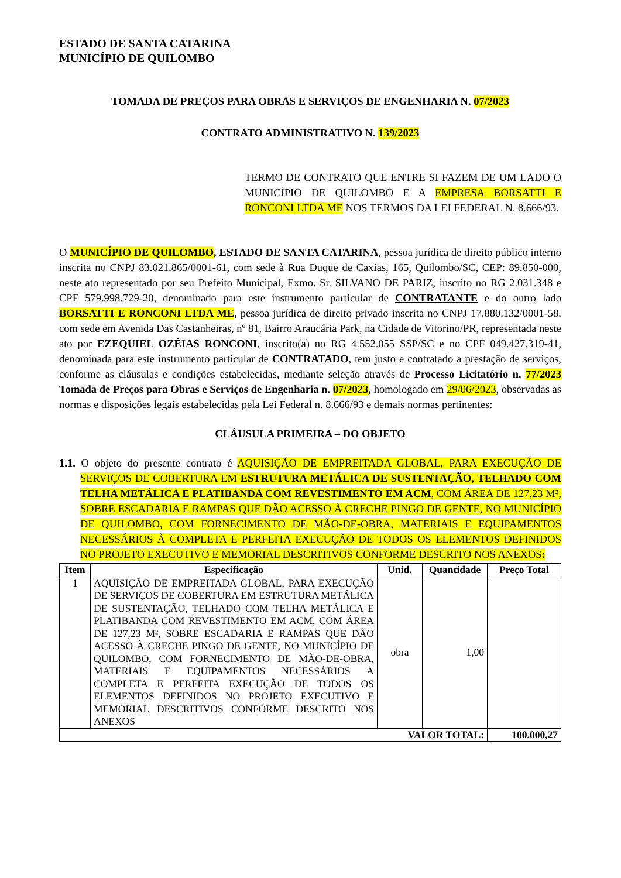ESTADO DE SANTA CATARINA
MUNICÍPIO DE QUILOMBO
TOMADA DE PREÇOS PARA OBRAS E SERVIÇOS DE ENGENHARIA N. 07/2023
CONTRATO ADMINISTRATIVO N. 139/2023
TERMO DE CONTRATO QUE ENTRE SI FAZEM DE UM LADO O MUNICÍPIO DE QUILOMBO E A EMPRESA BORSATTI E RONCONI LTDA ME NOS TERMOS DA LEI FEDERAL N. 8.666/93.
O MUNICÍPIO DE QUILOMBO, ESTADO DE SANTA CATARINA, pessoa jurídica de direito público interno inscrita no CNPJ 83.021.865/0001-61, com sede à Rua Duque de Caxias, 165, Quilombo/SC, CEP: 89.850-000, neste ato representado por seu Prefeito Municipal, Exmo. Sr. SILVANO DE PARIZ, inscrito no RG 2.031.348 e CPF 579.998.729-20, denominado para este instrumento particular de CONTRATANTE e do outro lado BORSATTI E RONCONI LTDA ME, pessoa jurídica de direito privado inscrita no CNPJ 17.880.132/0001-58, com sede em Avenida Das Castanheiras, nº 81, Bairro Araucária Park, na Cidade de Vitorino/PR, representada neste ato por EZEQUIEL OZÉIAS RONCONI, inscrito(a) no RG 4.552.055 SSP/SC e no CPF 049.427.319-41, denominada para este instrumento particular de CONTRATADO, tem justo e contratado a prestação de serviços, conforme as cláusulas e condições estabelecidas, mediante seleção através de Processo Licitatório n. 77/2023 Tomada de Preços para Obras e Serviços de Engenharia n. 07/2023, homologado em 29/06/2023, observadas as normas e disposições legais estabelecidas pela Lei Federal n. 8.666/93 e demais normas pertinentes:
CLÁUSULA PRIMEIRA – DO OBJETO
1.1. O objeto do presente contrato é AQUISIÇÃO DE EMPREITADA GLOBAL, PARA EXECUÇÃO DE SERVIÇOS DE COBERTURA EM ESTRUTURA METÁLICA DE SUSTENTAÇÃO, TELHADO COM TELHA METÁLICA E PLATIBANDA COM REVESTIMENTO EM ACM, COM ÁREA DE 127,23 M², SOBRE ESCADARIA E RAMPAS QUE DÃO ACESSO À CRECHE PINGO DE GENTE, NO MUNICÍPIO DE QUILOMBO, COM FORNECIMENTO DE MÃO-DE-OBRA, MATERIAIS E EQUIPAMENTOS NECESSÁRIOS À COMPLETA E PERFEITA EXECUÇÃO DE TODOS OS ELEMENTOS DEFINIDOS NO PROJETO EXECUTIVO E MEMORIAL DESCRITIVOS CONFORME DESCRITO NOS ANEXOS:
| Item | Especificação | Unid. | Quantidade | Preço Total |
| --- | --- | --- | --- | --- |
| 1 | AQUISIÇÃO DE EMPREITADA GLOBAL, PARA EXECUÇÃO DE SERVIÇOS DE COBERTURA EM ESTRUTURA METÁLICA DE SUSTENTAÇÃO, TELHADO COM TELHA METÁLICA E PLATIBANDA COM REVESTIMENTO EM ACM, COM ÁREA DE 127,23 M², SOBRE ESCADARIA E RAMPAS QUE DÃO ACESSO À CRECHE PINGO DE GENTE, NO MUNICÍPIO DE QUILOMBO, COM FORNECIMENTO DE MÃO-DE-OBRA, MATERIAIS E EQUIPAMENTOS NECESSÁRIOS À COMPLETA E PERFEITA EXECUÇÃO DE TODOS OS ELEMENTOS DEFINIDOS NO PROJETO EXECUTIVO E MEMORIAL DESCRITIVOS CONFORME DESCRITO NOS ANEXOS | obra | 1,00 | |
| VALOR TOTAL: | | | | 100.000,27 |